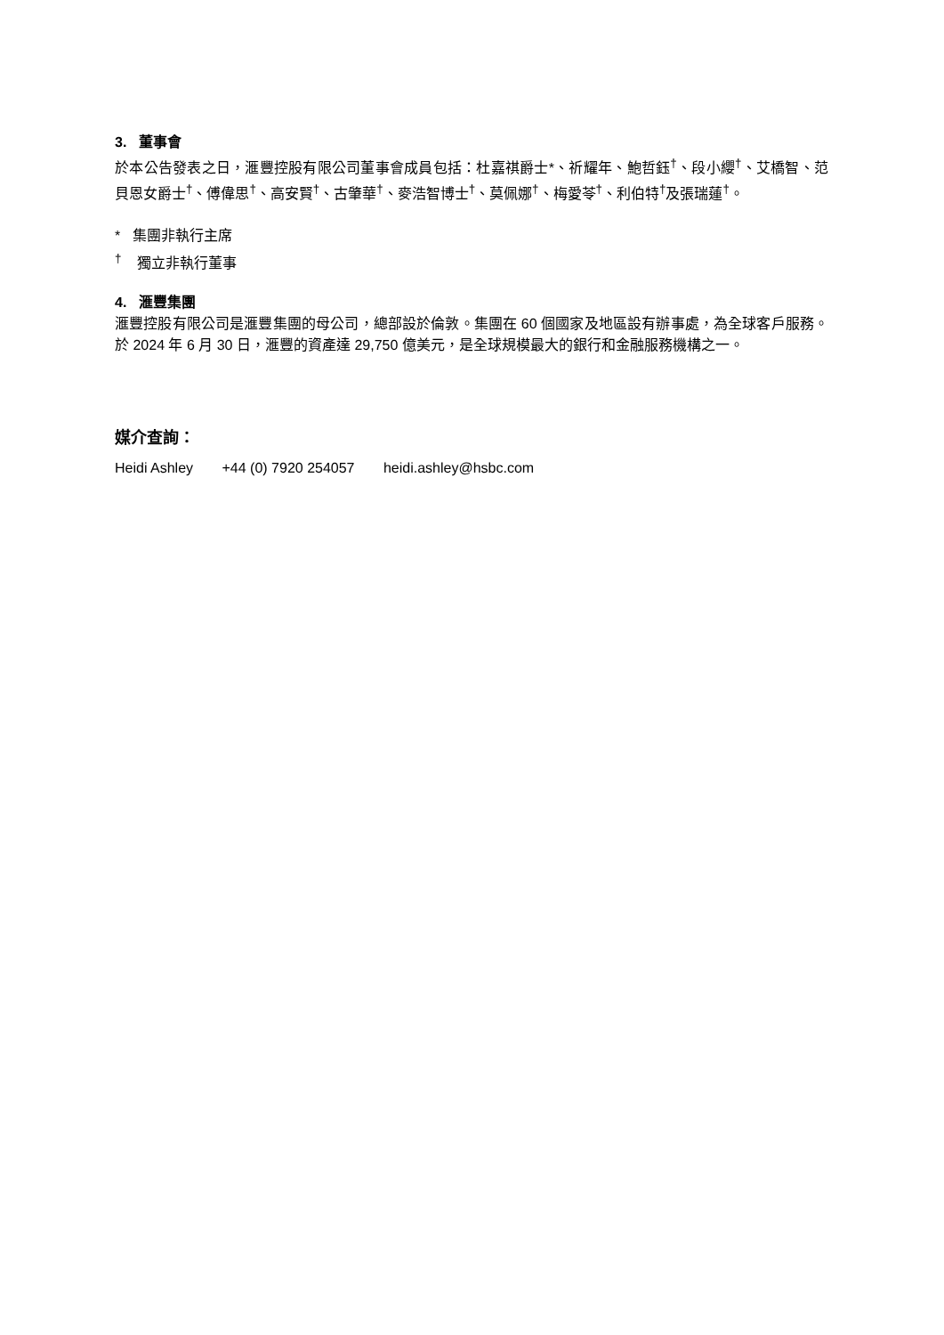3. 董事會
於本公告發表之日，滙豐控股有限公司董事會成員包括：杜嘉祺爵士*、祈耀年、鮑哲鈺<sup>†</sup>、段小纓<sup>†</sup>、艾橋智、范貝恩女爵士<sup>†</sup>、傅偉思<sup>†</sup>、高安賢<sup>†</sup>、古肇華<sup>†</sup>、麥浩智博士<sup>†</sup>、莫佩娜<sup>†</sup>、梅愛苓<sup>†</sup>、利伯特<sup>†</sup>及張瑞蓮<sup>†</sup>。
* 集團非執行主席
<sup>†</sup> 獨立非執行董事
4. 滙豐集團
滙豐控股有限公司是滙豐集團的母公司，總部設於倫敦。集團在 60 個國家及地區設有辦事處，為全球客戶服務。於 2024 年 6 月 30 日，滙豐的資產達 29,750 億美元，是全球規模最大的銀行和金融服務機構之一。
媒介查詢：
Heidi Ashley +44 (0) 7920 254057 heidi.ashley@hsbc.com